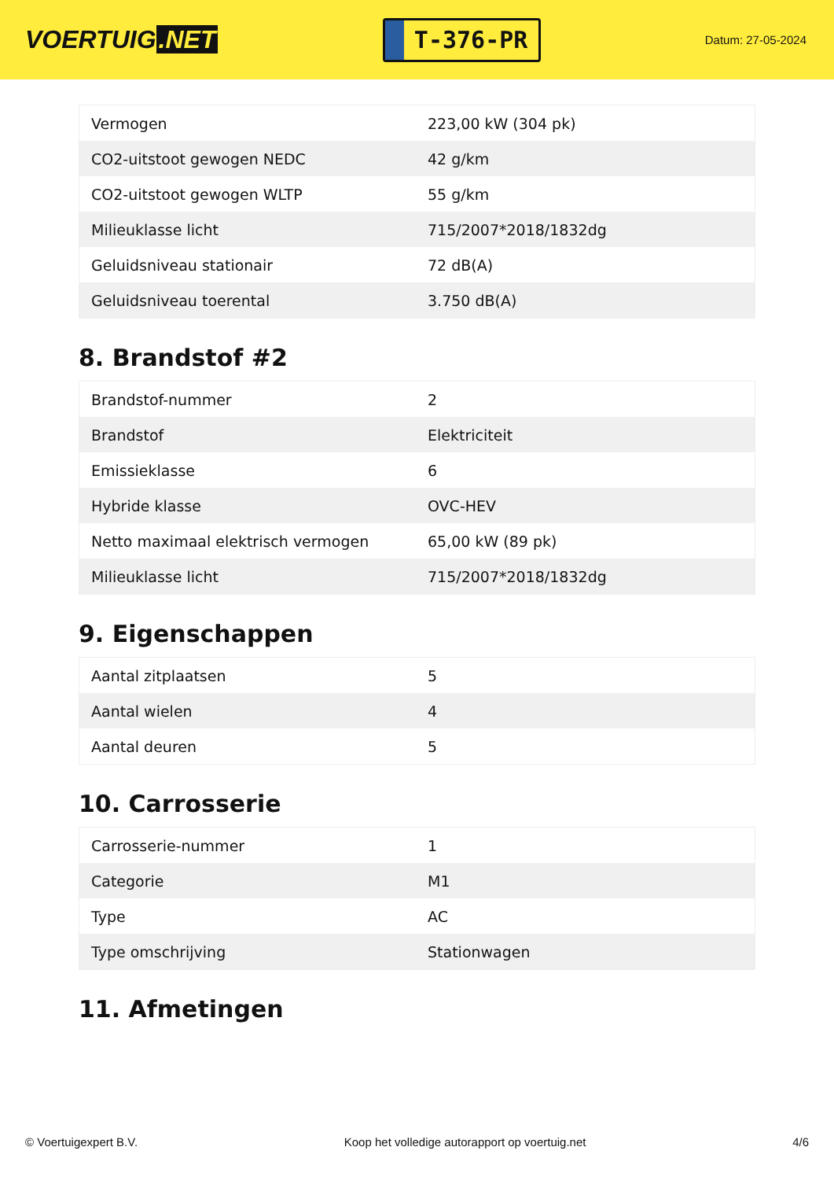VOERTUIG.NET
T-376-PR
Datum: 27-05-2024
| Vermogen | 223,00 kW (304 pk) |
| CO2-uitstoot gewogen NEDC | 42 g/km |
| CO2-uitstoot gewogen WLTP | 55 g/km |
| Milieuklasse licht | 715/2007*2018/1832dg |
| Geluidsniveau stationair | 72 dB(A) |
| Geluidsniveau toerental | 3.750 dB(A) |
8. Brandstof #2
| Brandstof-nummer | 2 |
| Brandstof | Elektriciteit |
| Emissieklasse | 6 |
| Hybride klasse | OVC-HEV |
| Netto maximaal elektrisch vermogen | 65,00 kW (89 pk) |
| Milieuklasse licht | 715/2007*2018/1832dg |
9. Eigenschappen
| Aantal zitplaatsen | 5 |
| Aantal wielen | 4 |
| Aantal deuren | 5 |
10. Carrosserie
| Carrosserie-nummer | 1 |
| Categorie | M1 |
| Type | AC |
| Type omschrijving | Stationwagen |
11. Afmetingen
© Voertuigexpert B.V. Koop het volledige autorapport op voertuig.net 4/6